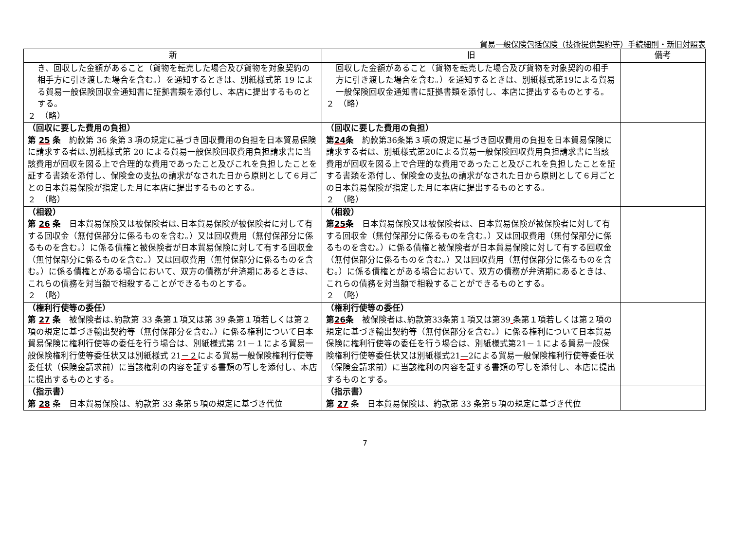貿易一般保険包括保険（技術提供契約等）手続細則・新旧対照表
| 新 | 旧 | 備考 |
| --- | --- | --- |
| き、回収した金額があること（貨物を転売した場合及び貨物を対象契約の相手方に引き渡した場合を含む。）を通知するときは、別紙様式第 19 による貿易一般保険回収金通知書に証拠書類を添付し、本店に提出するものとする。 ２ （略） | 回収した金額があること（貨物を転売した場合及び貨物を対象契約の相手方に引き渡した場合を含む。）を通知するときは、別紙様式第19による貿易一般保険回収金通知書に証拠書類を添付し、本店に提出するものとする。 ２ （略） | |
| （回収に要した費用の負担） 第 25 条 約款第 36 条第３項の規定に基づき回収費用の負担を日本貿易保険に請求する者は､別紙様式第 20 による貿易一般保険回収費用負担請求書に当該費用が回収を図る上で合理的な費用であったこと及びこれを負担したことを証する書類を添付し、保険金の支払の請求がなされた日から原則として６月ごとの日本貿易保険が指定した月に本店に提出するものとする。 ２ （略） | （回収に要した費用の負担） 第 24 条 約款第36条第３項の規定に基づき回収費用の負担を日本貿易保険に請求する者は、別紙様式第20による貿易一般保険回収費用負担請求書に当該費用が回収を図る上で合理的な費用であったこと及びこれを負担したことを証する書類を添付し、保険金の支払の請求がなされた日から原則として６月ごとの日本貿易保険が指定した月に本店に提出するものとする。 ２ （略） | |
| （相殺） 第 26 条 日本貿易保険又は被保険者は､日本貿易保険が被保険者に対して有する回収金（無付保部分に係るものを含む。）又は回収費用（無付保部分に係るものを含む。）に係る債権と被保険者が日本貿易保険に対して有する回収金（無付保部分に係るものを含む。）又は回収費用（無付保部分に係るものを含む。）に係る債権とがある場合において、双方の債務が弁済期にあるときは、これらの債務を対当額で相殺することができるものとする。 ２ （略） | （相殺） 第 25 条 日本貿易保険又は被保険者は、日本貿易保険が被保険者に対して有する回収金（無付保部分に係るものを含む。）又は回収費用（無付保部分に係るものを含む。）に係る債権と被保険者が日本貿易保険に対して有する回収金（無付保部分に係るものを含む。）又は回収費用（無付保部分に係るものを含む。）に係る債権とがある場合において、双方の債務が弁済期にあるときは、これらの債務を対当額で相殺することができるものとする。 ２ （略） | |
| （権利行使等の委任） 第 27 条 被保険者は､約款第 33 条第１項又は第 39 条第１項若しくは第２項の規定に基づき輸出契約等（無付保部分を含む。）に係る権利について日本貿易保険に権利行使等の委任を行う場合は、別紙様式第 21－１による貿易一般保険権利行使等委任状又は別紙様式 21 －２ による貿易一般保険権利行使等委任状（保険金請求前）に当該権利の内容を証する書類の写しを添付し、本店に提出するものとする。 | （権利行使等の委任） 第 26 条 被保険者は､約款第33条第１項又は第39 条第１項若しくは第２項の規定に基づき輸出契約等（無付保部分を含む。）に係る権利について日本貿易保険に権利行使等の委任を行う場合は、別紙様式第21－１による貿易一般保険権利行使等委任状又は別紙様式21 — 2による貿易一般保険権利行使等委任状（保険金請求前）に当該権利の内容を証する書類の写しを添付し、本店に提出するものとする。 | |
| （指示書） 第 28 条 日本貿易保険は、約款第 33 条第５項の規定に基づき代位 | （指示書） 第 27 条 日本貿易保険は、約款第 33 条第５項の規定に基づき代位 | |
7